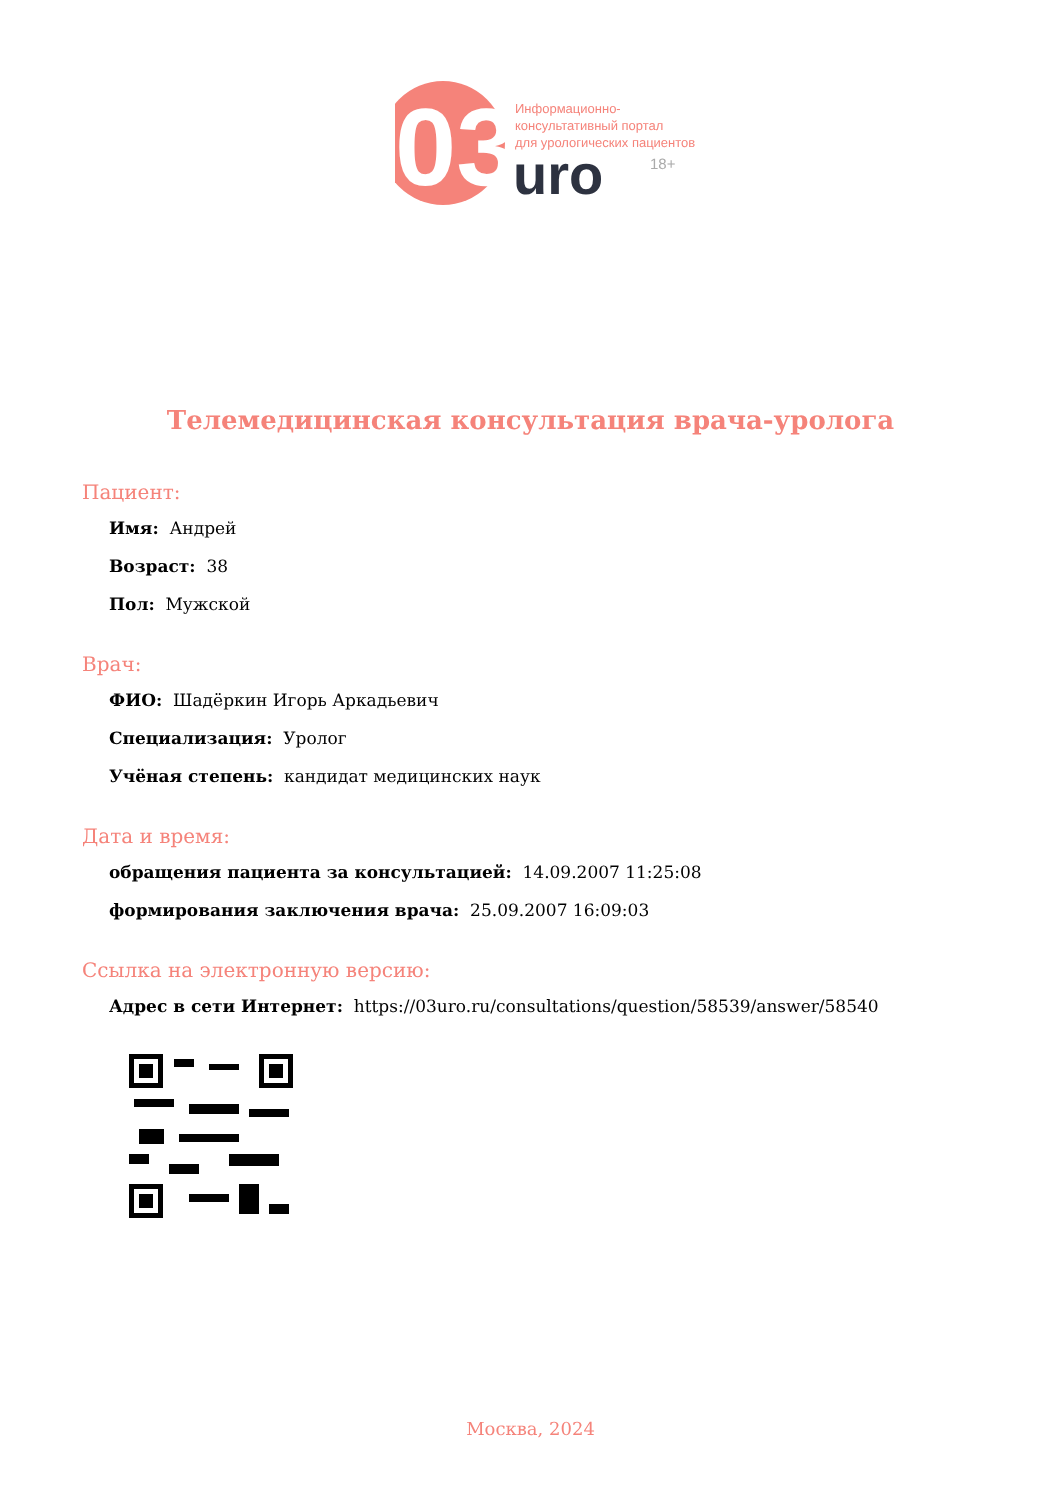03
Информационно-
консультативный портал
для урологических пациентов
uro 18+
Телемедицинская консультация врача-уролога
Пациент:
Имя: Андрей
Возраст: 38
Пол: Мужской
Врач:
ФИО: Шадёркин Игорь Аркадьевич
Специализация: Уролог
Учёная степень: кандидат медицинских наук
Дата и время:
обращения пациента за консультацией: 14.09.2007 11:25:08
формирования заключения врача: 25.09.2007 16:09:03
Ссылка на электронную версию:
Адрес в сети Интернет: https://03uro.ru/consultations/question/58539/answer/58540
Москва, 2024